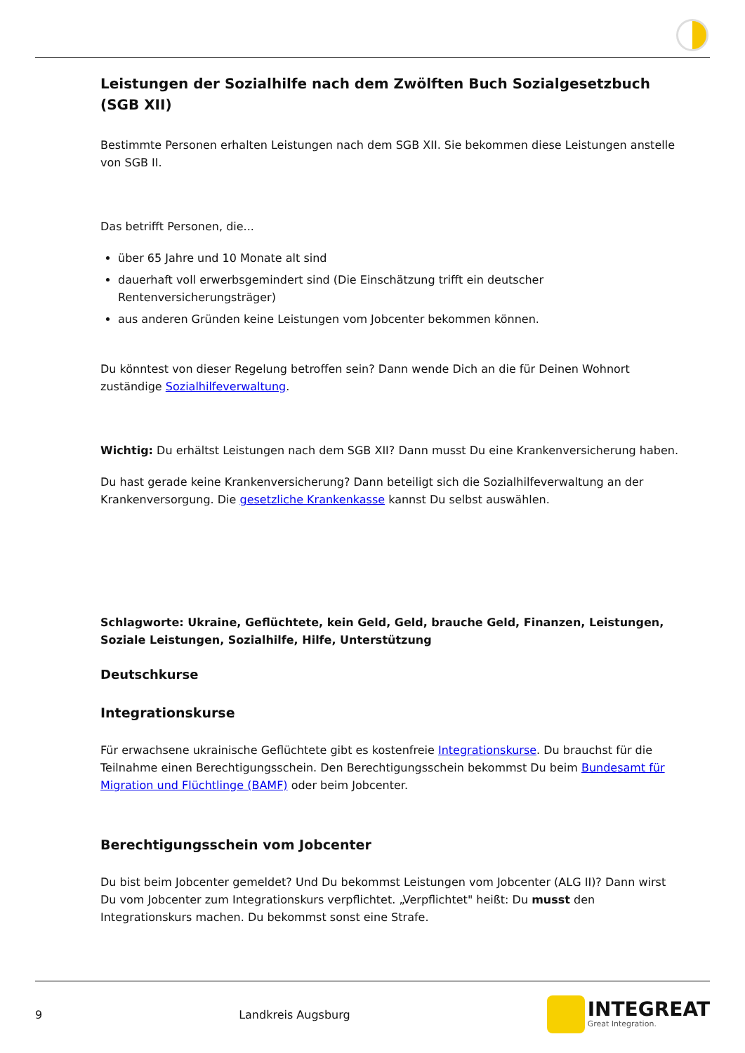Leistungen der Sozialhilfe nach dem Zwölften Buch Sozialgesetzbuch (SGB XII)
Bestimmte Personen erhalten Leistungen nach dem SGB XII. Sie bekommen diese Leistungen anstelle von SGB II.
Das betrifft Personen, die...
über 65 Jahre und 10 Monate alt sind
dauerhaft voll erwerbsgemindert sind (Die Einschätzung trifft ein deutscher Rentenversicherungsträger)
aus anderen Gründen keine Leistungen vom Jobcenter bekommen können.
Du könntest von dieser Regelung betroffen sein? Dann wende Dich an die für Deinen Wohnort zuständige Sozialhilfeverwaltung.
Wichtig: Du erhältst Leistungen nach dem SGB XII? Dann musst Du eine Krankenversicherung haben.
Du hast gerade keine Krankenversicherung? Dann beteiligt sich die Sozialhilfeverwaltung an der Krankenversorgung. Die gesetzliche Krankenkasse kannst Du selbst auswählen.
Schlagworte: Ukraine, Geflüchtete, kein Geld, Geld, brauche Geld, Finanzen, Leistungen, Soziale Leistungen, Sozialhilfe, Hilfe, Unterstützung
Deutschkurse
Integrationskurse
Für erwachsene ukrainische Geflüchtete gibt es kostenfreie Integrationskurse. Du brauchst für die Teilnahme einen Berechtigungsschein. Den Berechtigungsschein bekommst Du beim Bundesamt für Migration und Flüchtlinge (BAMF) oder beim Jobcenter.
Berechtigungsschein vom Jobcenter
Du bist beim Jobcenter gemeldet? Und Du bekommst Leistungen vom Jobcenter (ALG II)? Dann wirst Du vom Jobcenter zum Integrationskurs verpflichtet. „Verpflichtet" heißt: Du musst den Integrationskurs machen. Du bekommst sonst eine Strafe.
9 Landkreis Augsburg
INTEGREAT
Great Integration.